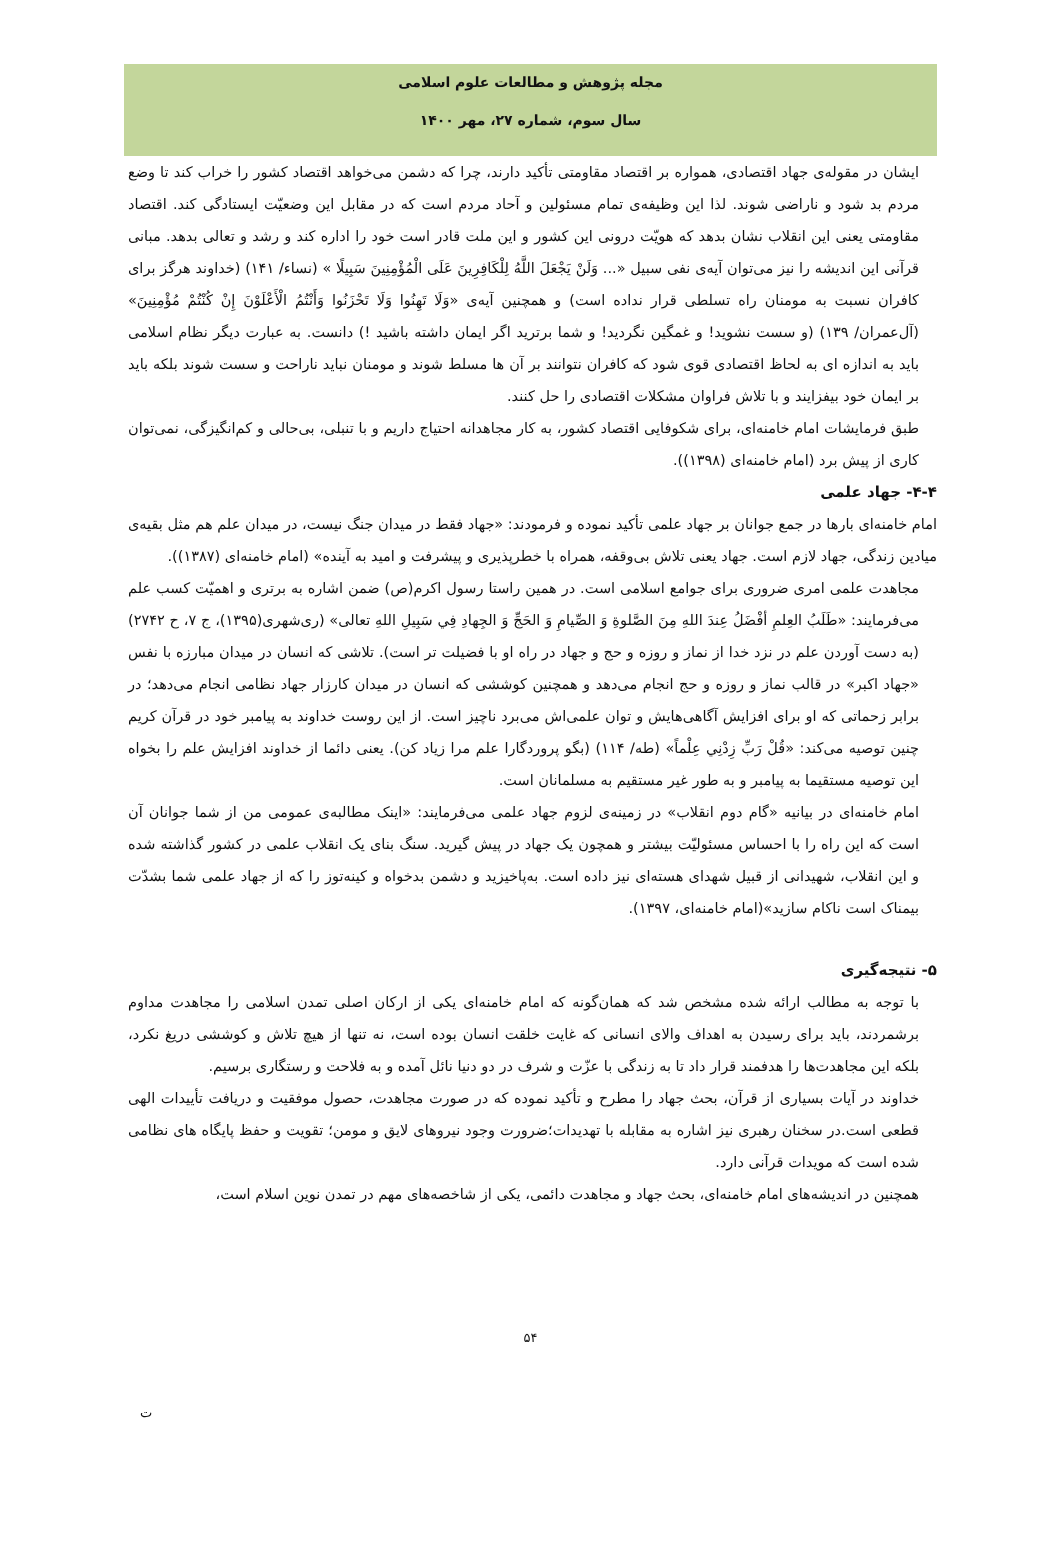مجله پژوهش و مطالعات علوم اسلامی
سال سوم، شماره ۲۷، مهر ۱۴۰۰
ایشان در مقوله‌ی جهاد اقتصادی، همواره بر اقتصاد مقاومتی تأکید دارند، چرا که دشمن می‌خواهد اقتصاد کشور را خراب کند تا وضع مردم بد شود و ناراضی شوند. لذا این وظیفه‌ی تمام مسئولین و آحاد مردم است که در مقابل این وضعیّت ایستادگی کند. اقتصاد مقاومتی یعنی این انقلاب نشان بدهد که هویّت درونی این کشور و این ملت قادر است خود را اداره کند و رشد و تعالی بدهد. مبانی قرآنی این اندیشه را نیز می‌توان آیه‌ی نفی سبیل «... وَلَنْ يَجْعَلَ اللَّهُ لِلْكَافِرِينَ عَلَى الْمُؤْمِنِينَ سَبِيلًا » (نساء/ ۱۴۱) (خداوند هرگز برای کافران نسبت به مومنان راه تسلطی قرار نداده است) و همچنین آیه‌ی «وَلَا تَهِنُوا وَلَا تَحْزَنُوا وَأَنْتُمُ الْأَعْلَوْنَ إِنْ كُنْتُمْ مُؤْمِنِينَ» (آل‌عمران/ ۱۳۹) (و سست نشوید! و غمگین نگردید! و شما برترید اگر ایمان داشته باشید !) دانست. به عبارت دیگر نظام اسلامی باید به اندازه ای به لحاظ اقتصادی قوی شود که کافران نتوانند بر آن ها مسلط شوند و مومنان نباید ناراحت و سست شوند بلکه باید بر ایمان خود بیفزایند و با تلاش فراوان مشکلات اقتصادی را حل کنند.
طبق فرمایشات امام خامنه‌ای، برای شکوفایی اقتصاد کشور، به کار مجاهدانه احتیاج داریم و با تنبلی، بی‌حالی و کم‌انگیزگی، نمی‌توان کاری از پیش برد (امام خامنه‌ای (۱۳۹۸)).
۴-۴- جهاد علمی
امام خامنه‌ای بارها در جمع جوانان بر جهاد علمی تأکید نموده و فرمودند: «جهاد فقط در میدان جنگ نیست، در میدان علم هم مثل بقیه‌ی میادین زندگی، جهاد لازم است. جهاد یعنی تلاش بی‌وقفه، همراه با خطرپذیری و پیشرفت و امید به آینده» (امام خامنه‌ای (۱۳۸۷)).
مجاهدت علمی امری ضروری برای جوامع اسلامی است. در همین راستا رسول اکرم(ص) ضمن اشاره به برتری و اهمیّت کسب علم می‌فرمایند: «طَلَبُ العِلمِ أفْضَلُ عِندَ اللهِ مِنَ الصَّلوةِ وَ الصِّيامِ وَ الحَجِّ وَ الجِهادِ فِي سَبِيلِ اللهِ تعالى» (ری‌شهری(۱۳۹۵)، ج ۷، ح ۲۷۴۲) (به دست آوردن علم در نزد خدا از نماز و روزه و حج و جهاد در راه او با فضیلت تر است). تلاشی که انسان در میدان مبارزه با نفس «جهاد اکبر» در قالب نماز و روزه و حج انجام می‌دهد و همچنین کوششی که انسان در میدان کارزار جهاد نظامی انجام می‌دهد؛ در برابر زحماتی که او برای افزایش آگاهی‌هایش و توان علمی‌اش می‌برد ناچیز است. از این روست خداوند به پیامبر خود در قرآن کریم چنین توصیه می‌کند: «قُلْ رَبِّ زِدْنِي عِلْماً» (طه/ ۱۱۴) (بگو پروردگارا علم مرا زیاد کن). یعنی دائما از خداوند افزایش علم را بخواه این توصیه مستقیما به پیامبر و به طور غیر مستقیم به مسلمانان است.
امام خامنه‌ای در بیانیه «گام دوم انقلاب» در زمینه‌ی لزوم جهاد علمی می‌فرمایند: «اینک مطالبه‌ی عمومی من از شما جوانان آن است که این راه را با احساس مسئولیّت بیشتر و همچون یک جهاد در پیش گیرید. سنگ بنای یک انقلاب علمی در کشور گذاشته شده و این انقلاب، شهیدانی از قبیل شهدای هسته‌ای نیز داده است. به‌پاخیزید و دشمن بدخواه و کینه‌توز را که از جهاد علمی شما بشدّت بیمناک است ناکام سازید»(امام خامنه‌ای، ۱۳۹۷).
۵- نتیجه‌گیری
با توجه به مطالب ارائه شده مشخص شد که همان‌گونه که امام خامنه‌ای یکی از ارکان اصلی تمدن اسلامی را مجاهدت مداوم برشمردند، باید برای رسیدن به اهداف والای انسانی که غایت خلقت انسان بوده است، نه تنها از هیچ تلاش و کوششی دریغ نکرد، بلکه این مجاهدت‌ها را هدفمند قرار داد تا به زندگی با عزّت و شرف در دو دنیا نائل آمده و به فلاحت و رستگاری برسیم.
خداوند در آیات بسیاری از قرآن، بحث جهاد را مطرح و تأکید نموده که در صورت مجاهدت، حصول موفقیت و دریافت تأییدات الهی قطعی است.در سخنان رهبری نیز اشاره به مقابله با تهدیدات؛ضرورت وجود نیروهای لایق و مومن؛ تقویت و حفظ پایگاه های نظامی شده است که مویدات قرآنی دارد.
همچنین در اندیشه‌های امام خامنه‌ای، بحث جهاد و مجاهدت دائمی، یکی از شاخصه‌های مهم در تمدن نوین اسلام است،
۵۴
ت